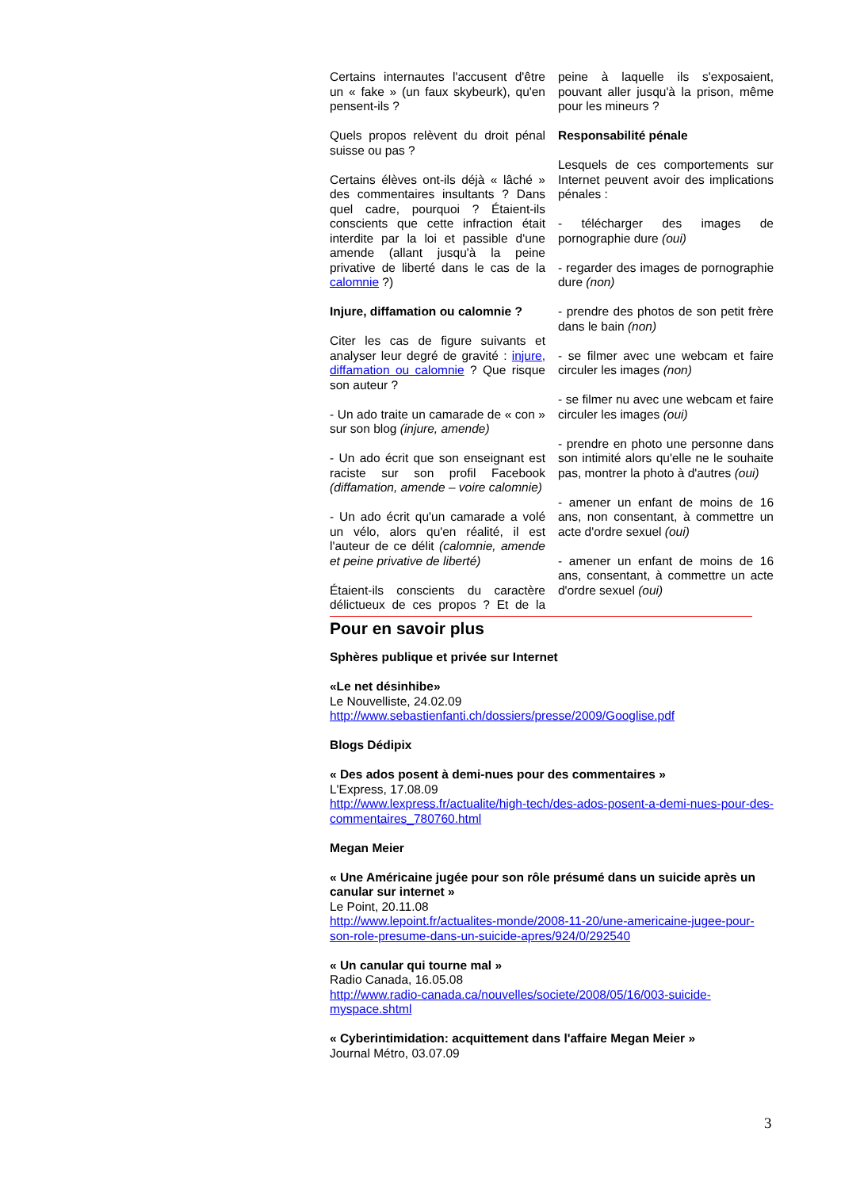Certains internautes l'accusent d'être un « fake » (un faux skybeurk), qu'en pensent-ils ?
Quels propos relèvent du droit pénal suisse ou pas ?
Certains élèves ont-ils déjà « lâché » des commentaires insultants ? Dans quel cadre, pourquoi ? Étaient-ils conscients que cette infraction était interdite par la loi et passible d'une amende (allant jusqu'à la peine privative de liberté dans le cas de la calomnie ?)
Injure, diffamation ou calomnie ?
Citer les cas de figure suivants et analyser leur degré de gravité : injure, diffamation ou calomnie ? Que risque son auteur ?
- Un ado traite un camarade de « con » sur son blog (injure, amende)
- Un ado écrit que son enseignant est raciste sur son profil Facebook (diffamation, amende – voire calomnie)
- Un ado écrit qu'un camarade a volé un vélo, alors qu'en réalité, il est l'auteur de ce délit (calomnie, amende et peine privative de liberté)
Étaient-ils conscients du caractère délictueux de ces propos ? Et de la peine à laquelle ils s'exposaient, pouvant aller jusqu'à la prison, même pour les mineurs ?
Responsabilité pénale
Lesquels de ces comportements sur Internet peuvent avoir des implications pénales :
- télécharger des images de pornographie dure (oui)
- regarder des images de pornographie dure (non)
- prendre des photos de son petit frère dans le bain (non)
- se filmer avec une webcam et faire circuler les images (non)
- se filmer nu avec une webcam et faire circuler les images (oui)
- prendre en photo une personne dans son intimité alors qu'elle ne le souhaite pas, montrer la photo à d'autres (oui)
- amener un enfant de moins de 16 ans, non consentant, à commettre un acte d'ordre sexuel (oui)
- amener un enfant de moins de 16 ans, consentant, à commettre un acte d'ordre sexuel (oui)
Pour en savoir plus
Sphères publique et privée sur Internet
«Le net désinhibe»
Le Nouvelliste, 24.02.09
http://www.sebastienfanti.ch/dossiers/presse/2009/Googlise.pdf
Blogs Dédipix
« Des ados posent à demi-nues pour des commentaires »
L'Express, 17.08.09
http://www.lexpress.fr/actualite/high-tech/des-ados-posent-a-demi-nues-pour-des-commentaires_780760.html
Megan Meier
« Une Américaine jugée pour son rôle présumé dans un suicide après un canular sur internet »
Le Point, 20.11.08
http://www.lepoint.fr/actualites-monde/2008-11-20/une-americaine-jugee-pour-son-role-presume-dans-un-suicide-apres/924/0/292540
« Un canular qui tourne mal »
Radio Canada, 16.05.08
http://www.radio-canada.ca/nouvelles/societe/2008/05/16/003-suicide-myspace.shtml
« Cyberintimidation: acquittement dans l'affaire Megan Meier »
Journal Métro, 03.07.09
3